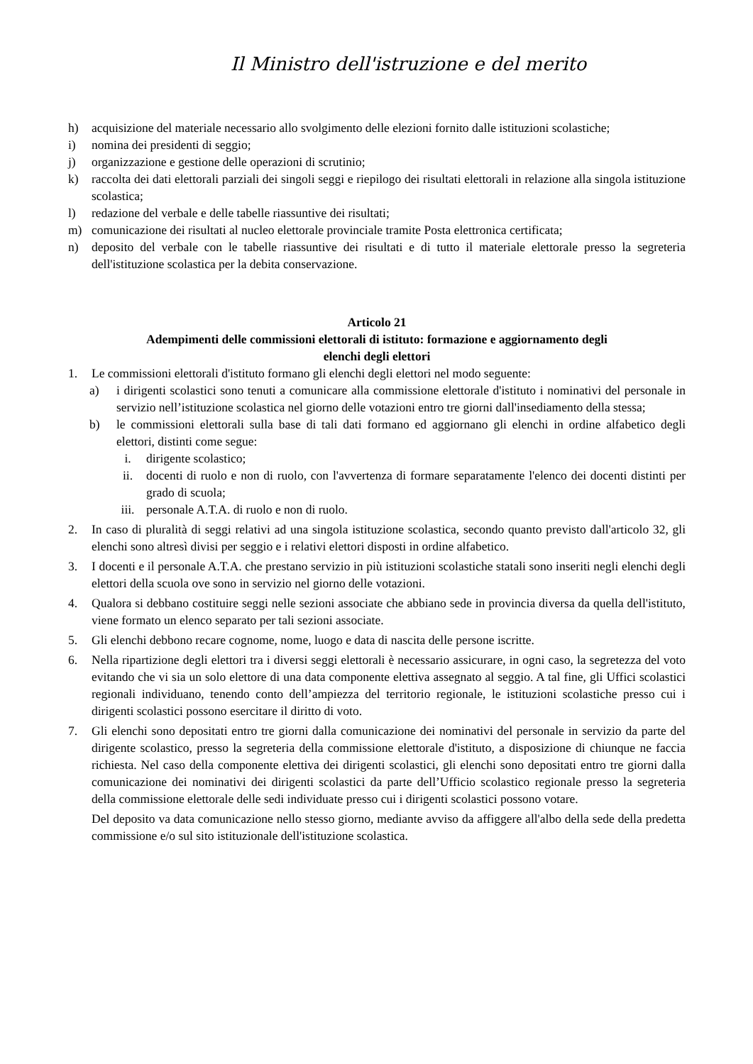Il Ministro dell'istruzione e del merito
h) acquisizione del materiale necessario allo svolgimento delle elezioni fornito dalle istituzioni scolastiche;
i) nomina dei presidenti di seggio;
j) organizzazione e gestione delle operazioni di scrutinio;
k) raccolta dei dati elettorali parziali dei singoli seggi e riepilogo dei risultati elettorali in relazione alla singola istituzione scolastica;
l) redazione del verbale e delle tabelle riassuntive dei risultati;
m) comunicazione dei risultati al nucleo elettorale provinciale tramite Posta elettronica certificata;
n) deposito del verbale con le tabelle riassuntive dei risultati e di tutto il materiale elettorale presso la segreteria dell'istituzione scolastica per la debita conservazione.
Articolo 21
Adempimenti delle commissioni elettorali di istituto: formazione e aggiornamento degli
elenchi degli elettori
1. Le commissioni elettorali d'istituto formano gli elenchi degli elettori nel modo seguente:
a) i dirigenti scolastici sono tenuti a comunicare alla commissione elettorale d'istituto i nominativi del personale in servizio nell’istituzione scolastica nel giorno delle votazioni entro tre giorni dall'insediamento della stessa;
b) le commissioni elettorali sulla base di tali dati formano ed aggiornano gli elenchi in ordine alfabetico degli elettori, distinti come segue:
i. dirigente scolastico;
ii. docenti di ruolo e non di ruolo, con l'avvertenza di formare separatamente l'elenco dei docenti distinti per grado di scuola;
iii. personale A.T.A. di ruolo e non di ruolo.
2. In caso di pluralità di seggi relativi ad una singola istituzione scolastica, secondo quanto previsto dall'articolo 32, gli elenchi sono altresì divisi per seggio e i relativi elettori disposti in ordine alfabetico.
3. I docenti e il personale A.T.A. che prestano servizio in più istituzioni scolastiche statali sono inseriti negli elenchi degli elettori della scuola ove sono in servizio nel giorno delle votazioni.
4. Qualora si debbano costituire seggi nelle sezioni associate che abbiano sede in provincia diversa da quella dell'istituto, viene formato un elenco separato per tali sezioni associate.
5. Gli elenchi debbono recare cognome, nome, luogo e data di nascita delle persone iscritte.
6. Nella ripartizione degli elettori tra i diversi seggi elettorali è necessario assicurare, in ogni caso, la segretezza del voto evitando che vi sia un solo elettore di una data componente elettiva assegnato al seggio. A tal fine, gli Uffici scolastici regionali individuano, tenendo conto dell’ampiezza del territorio regionale, le istituzioni scolastiche presso cui i dirigenti scolastici possono esercitare il diritto di voto.
7. Gli elenchi sono depositati entro tre giorni dalla comunicazione dei nominativi del personale in servizio da parte del dirigente scolastico, presso la segreteria della commissione elettorale d'istituto, a disposizione di chiunque ne faccia richiesta. Nel caso della componente elettiva dei dirigenti scolastici, gli elenchi sono depositati entro tre giorni dalla comunicazione dei nominativi dei dirigenti scolastici da parte dell’Ufficio scolastico regionale presso la segreteria della commissione elettorale delle sedi individuate presso cui i dirigenti scolastici possono votare.
Del deposito va data comunicazione nello stesso giorno, mediante avviso da affiggere all'albo della sede della predetta commissione e/o sul sito istituzionale dell'istituzione scolastica.